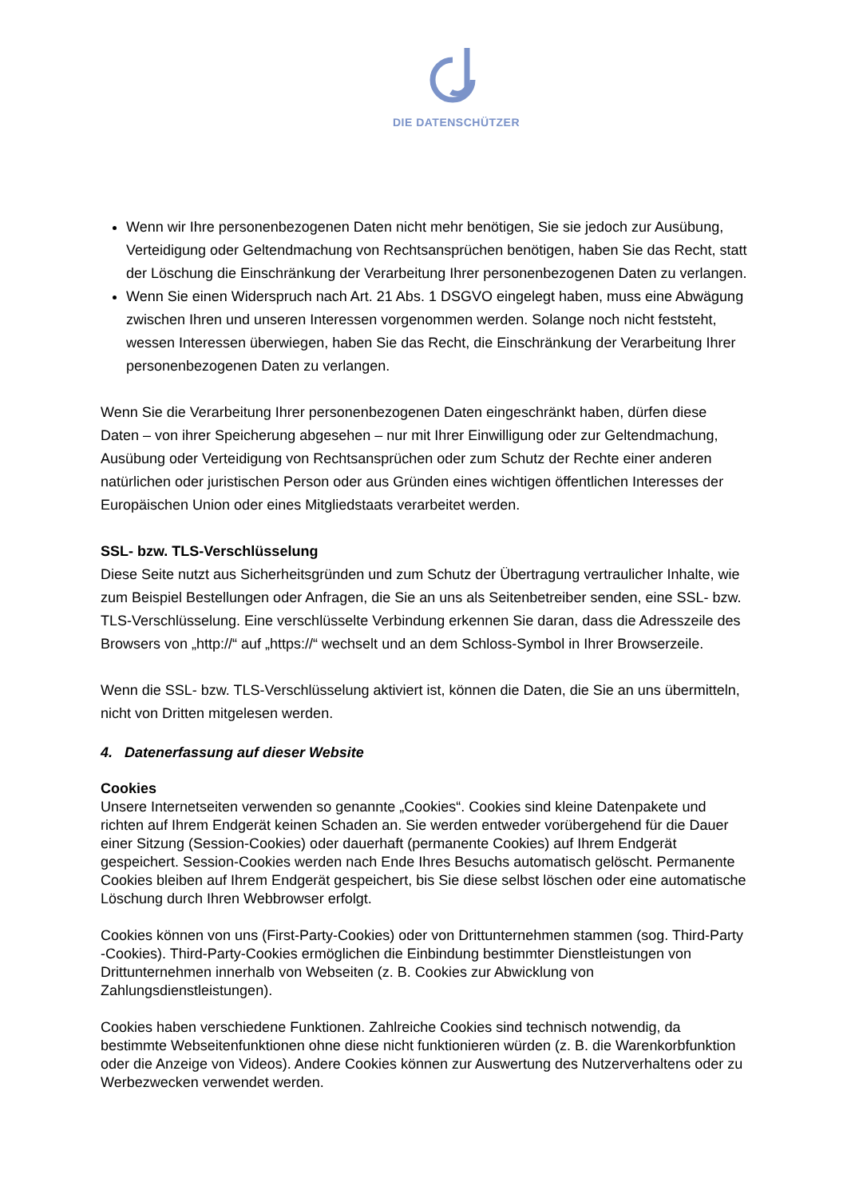DIE DATENSCHÜTZER
Wenn wir Ihre personenbezogenen Daten nicht mehr benötigen, Sie sie jedoch zur Ausübung, Verteidigung oder Geltendmachung von Rechtsansprüchen benötigen, haben Sie das Recht, statt der Löschung die Einschränkung der Verarbeitung Ihrer personenbezogenen Daten zu verlangen.
Wenn Sie einen Widerspruch nach Art. 21 Abs. 1 DSGVO eingelegt haben, muss eine Abwägung zwischen Ihren und unseren Interessen vorgenommen werden. Solange noch nicht feststeht, wessen Interessen überwiegen, haben Sie das Recht, die Einschränkung der Verarbeitung Ihrer personenbezogenen Daten zu verlangen.
Wenn Sie die Verarbeitung Ihrer personenbezogenen Daten eingeschränkt haben, dürfen diese Daten – von ihrer Speicherung abgesehen – nur mit Ihrer Einwilligung oder zur Geltendmachung, Ausübung oder Verteidigung von Rechtsansprüchen oder zum Schutz der Rechte einer anderen natürlichen oder juristischen Person oder aus Gründen eines wichtigen öffentlichen Interesses der Europäischen Union oder eines Mitgliedstaats verarbeitet werden.
SSL- bzw. TLS-Verschlüsselung
Diese Seite nutzt aus Sicherheitsgründen und zum Schutz der Übertragung vertraulicher Inhalte, wie zum Beispiel Bestellungen oder Anfragen, die Sie an uns als Seitenbetreiber senden, eine SSL- bzw. TLS-Verschlüsselung. Eine verschlüsselte Verbindung erkennen Sie daran, dass die Adresszeile des Browsers von „http://“ auf „https://“ wechselt und an dem Schloss-Symbol in Ihrer Browserzeile.
Wenn die SSL- bzw. TLS-Verschlüsselung aktiviert ist, können die Daten, die Sie an uns übermitteln, nicht von Dritten mitgelesen werden.
4. Datenerfassung auf dieser Website
Cookies
Unsere Internetseiten verwenden so genannte „Cookies“. Cookies sind kleine Datenpakete und richten auf Ihrem Endgerät keinen Schaden an. Sie werden entweder vorübergehend für die Dauer einer Sitzung (Session-Cookies) oder dauerhaft (permanente Cookies) auf Ihrem Endgerät gespeichert. Session-Cookies werden nach Ende Ihres Besuchs automatisch gelöscht. Permanente Cookies bleiben auf Ihrem Endgerät gespeichert, bis Sie diese selbst löschen oder eine automatische Löschung durch Ihren Webbrowser erfolgt.
Cookies können von uns (First-Party-Cookies) oder von Drittunternehmen stammen (sog. Third-Party -Cookies). Third-Party-Cookies ermöglichen die Einbindung bestimmter Dienstleistungen von Drittunternehmen innerhalb von Webseiten (z. B. Cookies zur Abwicklung von Zahlungsdienstleistungen).
Cookies haben verschiedene Funktionen. Zahlreiche Cookies sind technisch notwendig, da bestimmte Webseitenfunktionen ohne diese nicht funktionieren würden (z. B. die Warenkorbfunktion oder die Anzeige von Videos). Andere Cookies können zur Auswertung des Nutzerverhaltens oder zu Werbezwecken verwendet werden.